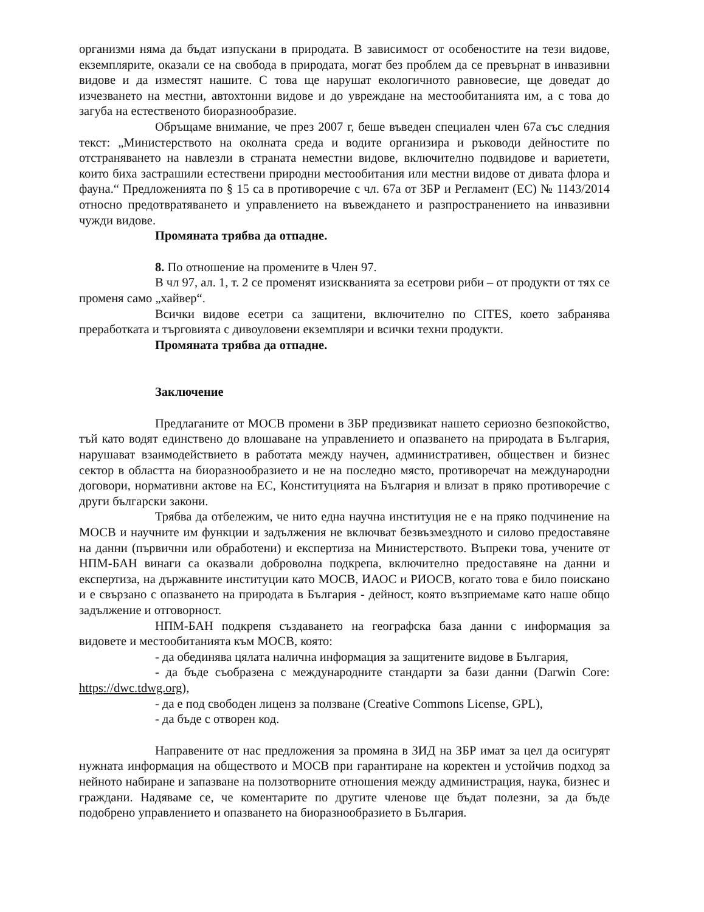организми няма да бъдат изпускани в природата. В зависимост от особеностите на тези видове, екземплярите, оказали се на свобода в природата, могат без проблем да се превърнат в инвазивни видове и да изместят нашите. С това ще нарушат екологичното равновесие, ще доведат до изчезването на местни, автохтонни видове и до увреждане на местообитанията им, а с това до загуба на естественото биоразнообразие.
Обръщаме внимание, че през 2007 г, беше въведен специален член 67а със следния текст: „Министерството на околната среда и водите организира и ръководи дейностите по отстраняването на навлезли в страната неместни видове, включително подвидове и вариетети, които биха застрашили естествени природни местообитания или местни видове от дивата флора и фауна.“ Предложенията по § 15 са в противоречие с чл. 67а от ЗБР и Регламент (ЕС) № 1143/2014 относно предотвратяването и управлението на въвеждането и разпространението на инвазивни чужди видове.
Промяната трябва да отпадне.
8. По отношение на промените в Член 97.
В чл 97, ал. 1, т. 2 се променят изискванията за есетрови риби – от продукти от тях се променя само „хайвер“.
Всички видове есетри са защитени, включително по CITES, което забранява преработката и търговията с дивоуловени екземпляри и всички техни продукти.
Промяната трябва да отпадне.
Заключение
Предлаганите от МОСВ промени в ЗБР предизвикат нашето сериозно безпокойство, тъй като водят единствено до влошаване на управлението и опазването на природата в България, нарушават взаимодействието в работата между научен, административен, обществен и бизнес сектор в областта на биоразнообразието и не на последно място, противоречат на международни договори, нормативни актове на ЕС, Конституцията на България и влизат в пряко противоречие с други български закони.
Трябва да отбележим, че нито една научна институция не е на пряко подчинение на МОСВ и научните им функции и задължения не включват безвъзмездното и силово предоставяне на данни (първични или обработени) и експертиза на Министерството. Въпреки това, учените от НПМ-БАН винаги са оказвали доброволна подкрепа, включително предоставяне на данни и експертиза, на държавните институции като МОСВ, ИАОС и РИОСВ, когато това е било поискано и е свързано с опазването на природата в България - дейност, която възприемаме като наше общо задължение и отговорност.
НПМ-БАН подкрепя създаването на географска база данни с информация за видовете и местообитанията към МОСВ, която:
- да обединява цялата налична информация за защитените видове в България,
- да бъде съобразена с международните стандарти за бази данни (Darwin Core: https://dwc.tdwg.org),
- да е под свободен лиценз за ползване (Creative Commons License, GPL),
- да бъде с отворен код.
Направените от нас предложения за промяна в ЗИД на ЗБР имат за цел да осигурят нужната информация на обществото и МОСВ при гарантиране на коректен и устойчив подход за нейното набиране и запазване на ползотворните отношения между администрация, наука, бизнес и граждани. Надяваме се, че коментарите по другите членове ще бъдат полезни, за да бъде подобрено управлението и опазването на биоразнообразието в България.